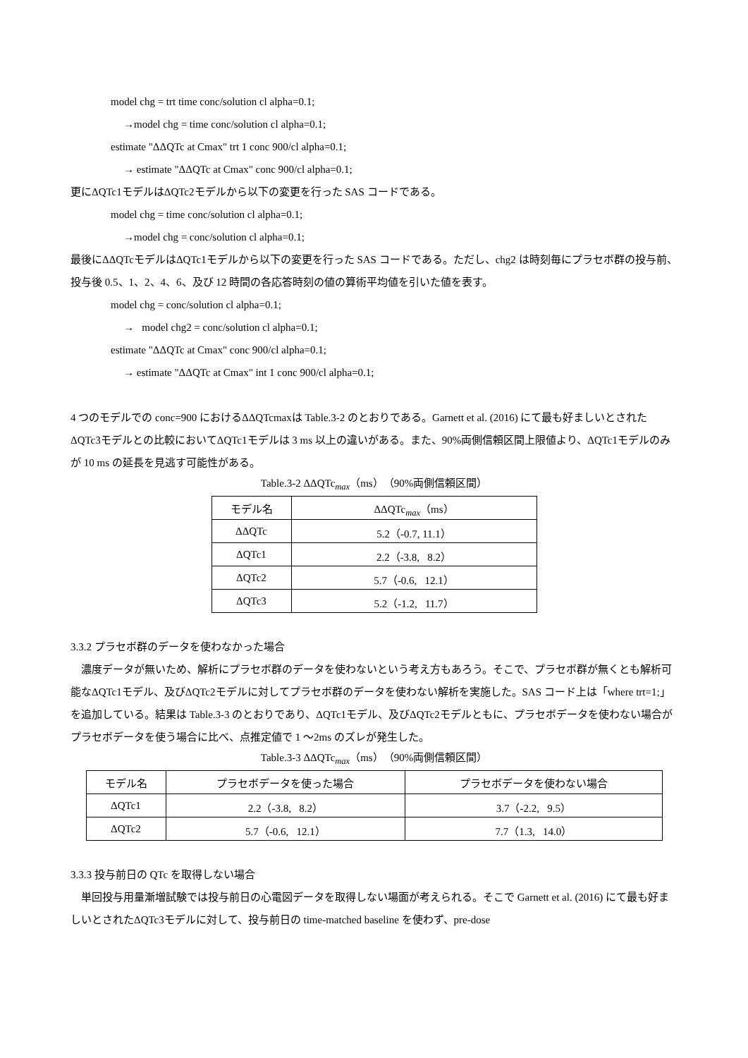model chg = trt time conc/solution cl alpha=0.1;
→model chg = time conc/solution cl alpha=0.1;
estimate "ΔΔQTc at Cmax" trt 1 conc 900/cl alpha=0.1;
→ estimate "ΔΔQTc at Cmax" conc 900/cl alpha=0.1;
更にΔQTc1モデルはΔQTc2モデルから以下の変更を行った SAS コードである。
model chg = time conc/solution cl alpha=0.1;
→model chg = conc/solution cl alpha=0.1;
最後にΔΔQTcモデルはΔQTc1モデルから以下の変更を行った SAS コードである。ただし、chg2 は時刻毎にプラセボ群の投与前、投与後 0.5、1、2、4、6、及び 12 時間の各応答時刻の値の算術平均値を引いた値を表す。
model chg = conc/solution cl alpha=0.1;
→ model chg2 = conc/solution cl alpha=0.1;
estimate "ΔΔQTc at Cmax" conc 900/cl alpha=0.1;
→ estimate "ΔΔQTc at Cmax" int 1 conc 900/cl alpha=0.1;
4 つのモデルでの conc=900 におけるΔΔQTcmaxは Table.3-2 のとおりである。Garnett et al. (2016) にて最も好ましいとされたΔQTc3モデルとの比較においてΔQTc1モデルは 3 ms 以上の違いがある。また、90%両側信頼区間上限値より、ΔQTc1モデルのみが 10 ms の延長を見逃す可能性がある。
Table.3-2 ΔΔQTc<sub>max</sub>（ms）（90%両側信頼区間）
| モデル名 | ΔΔQTc<sub>max</sub>（ms） |
| --- | --- |
| ΔΔQTc | 5.2（-0.7, 11.1） |
| ΔQTc1 | 2.2（-3.8, 8.2） |
| ΔQTc2 | 5.7（-0.6, 12.1） |
| ΔQTc3 | 5.2（-1.2, 11.7） |
3.3.2 プラセボ群のデータを使わなかった場合
濃度データが無いため、解析にプラセボ群のデータを使わないという考え方もあろう。そこで、プラセボ群が無くとも解析可能なΔQTc1モデル、及びΔQTc2モデルに対してプラセボ群のデータを使わない解析を実施した。SAS コード上は「where trt=1;」を追加している。結果は Table.3-3 のとおりであり、ΔQTc1モデル、及びΔQTc2モデルともに、プラセボデータを使わない場合がプラセボデータを使う場合に比べ、点推定値で 1 ～2ms のズレが発生した。
Table.3-3 ΔΔQTc<sub>max</sub>（ms）（90%両側信頼区間）
| モデル名 | プラセボデータを使った場合 | プラセボデータを使わない場合 |
| --- | --- | --- |
| ΔQTc1 | 2.2（-3.8, 8.2） | 3.7（-2.2, 9.5） |
| ΔQTc2 | 5.7（-0.6, 12.1） | 7.7（1.3, 14.0） |
3.3.3 投与前日の QTc を取得しない場合
単回投与用量漸増試験では投与前日の心電図データを取得しない場面が考えられる。そこで Garnett et al. (2016) にて最も好ましいとされたΔQTc3モデルに対して、投与前日の time-matched baseline を使わず、pre-dose